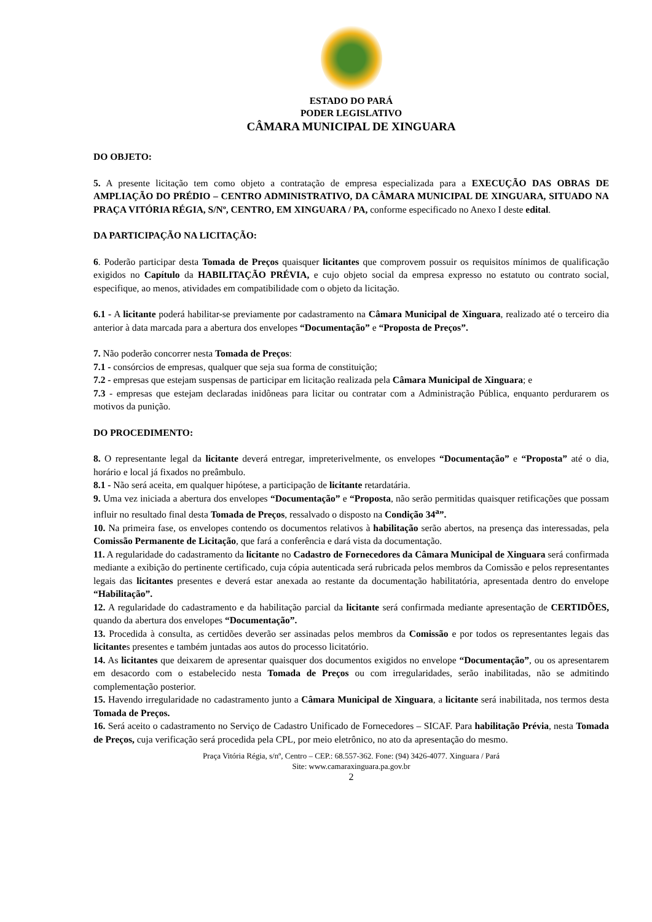ESTADO DO PARÁ
PODER LEGISLATIVO
CÂMARA MUNICIPAL DE XINGUARA
DO OBJETO:
5. A presente licitação tem como objeto a contratação de empresa especializada para a EXECUÇÃO DAS OBRAS DE AMPLIAÇÃO DO PRÉDIO – CENTRO ADMINISTRATIVO, DA CÂMARA MUNICIPAL DE XINGUARA, SITUADO NA PRAÇA VITÓRIA RÉGIA, S/Nº, CENTRO, EM XINGUARA / PA, conforme especificado no Anexo I deste edital.
DA PARTICIPAÇÃO NA LICITAÇÃO:
6. Poderão participar desta Tomada de Preços quaisquer licitantes que comprovem possuir os requisitos mínimos de qualificação exigidos no Capítulo da HABILITAÇÃO PRÉVIA, e cujo objeto social da empresa expresso no estatuto ou contrato social, especifique, ao menos, atividades em compatibilidade com o objeto da licitação.
6.1 - A licitante poderá habilitar-se previamente por cadastramento na Câmara Municipal de Xinguara, realizado até o terceiro dia anterior à data marcada para a abertura dos envelopes “Documentação” e “Proposta de Preços”.
7. Não poderão concorrer nesta Tomada de Preços:
7.1 - consórcios de empresas, qualquer que seja sua forma de constituição;
7.2 - empresas que estejam suspensas de participar em licitação realizada pela Câmara Municipal de Xinguara; e
7.3 - empresas que estejam declaradas inidôneas para licitar ou contratar com a Administração Pública, enquanto perdurarem os motivos da punição.
DO PROCEDIMENTO:
8. O representante legal da licitante deverá entregar, impreterivelmente, os envelopes “Documentação” e “Proposta” até o dia, horário e local já fixados no preâmbulo.
8.1 - Não será aceita, em qualquer hipótese, a participação de licitante retardatária.
9. Uma vez iniciada a abertura dos envelopes “Documentação” e “Proposta, não serão permitidas quaisquer retificações que possam influir no resultado final desta Tomada de Preços, ressalvado o disposto na Condição 34<sup>a</sup>”.
10. Na primeira fase, os envelopes contendo os documentos relativos à habilitação serão abertos, na presença das interessadas, pela Comissão Permanente de Licitação, que fará a conferência e dará vista da documentação.
11. A regularidade do cadastramento da licitante no Cadastro de Fornecedores da Câmara Municipal de Xinguara será confirmada mediante a exibição do pertinente certificado, cuja cópia autenticada será rubricada pelos membros da Comissão e pelos representantes legais das licitantes presentes e deverá estar anexada ao restante da documentação habilitatória, apresentada dentro do envelope “Habilitação”.
12. A regularidade do cadastramento e da habilitação parcial da licitante será confirmada mediante apresentação de CERTIDÕES, quando da abertura dos envelopes “Documentação”.
13. Procedida à consulta, as certidões deverão ser assinadas pelos membros da Comissão e por todos os representantes legais das licitantes presentes e também juntadas aos autos do processo licitatório.
14. As licitantes que deixarem de apresentar quaisquer dos documentos exigidos no envelope “Documentação”, ou os apresentarem em desacordo com o estabelecido nesta Tomada de Preços ou com irregularidades, serão inabilitadas, não se admitindo complementação posterior.
15. Havendo irregularidade no cadastramento junto a Câmara Municipal de Xinguara, a licitante será inabilitada, nos termos desta Tomada de Preços.
16. Será aceito o cadastramento no Serviço de Cadastro Unificado de Fornecedores – SICAF. Para habilitação Prévia, nesta Tomada de Preços, cuja verificação será procedida pela CPL, por meio eletrônico, no ato da apresentação do mesmo.
Praça Vitória Régia, s/nº, Centro – CEP.: 68.557-362. Fone: (94) 3426-4077. Xinguara / Pará
Site: www.camaraxinguara.pa.gov.br
2